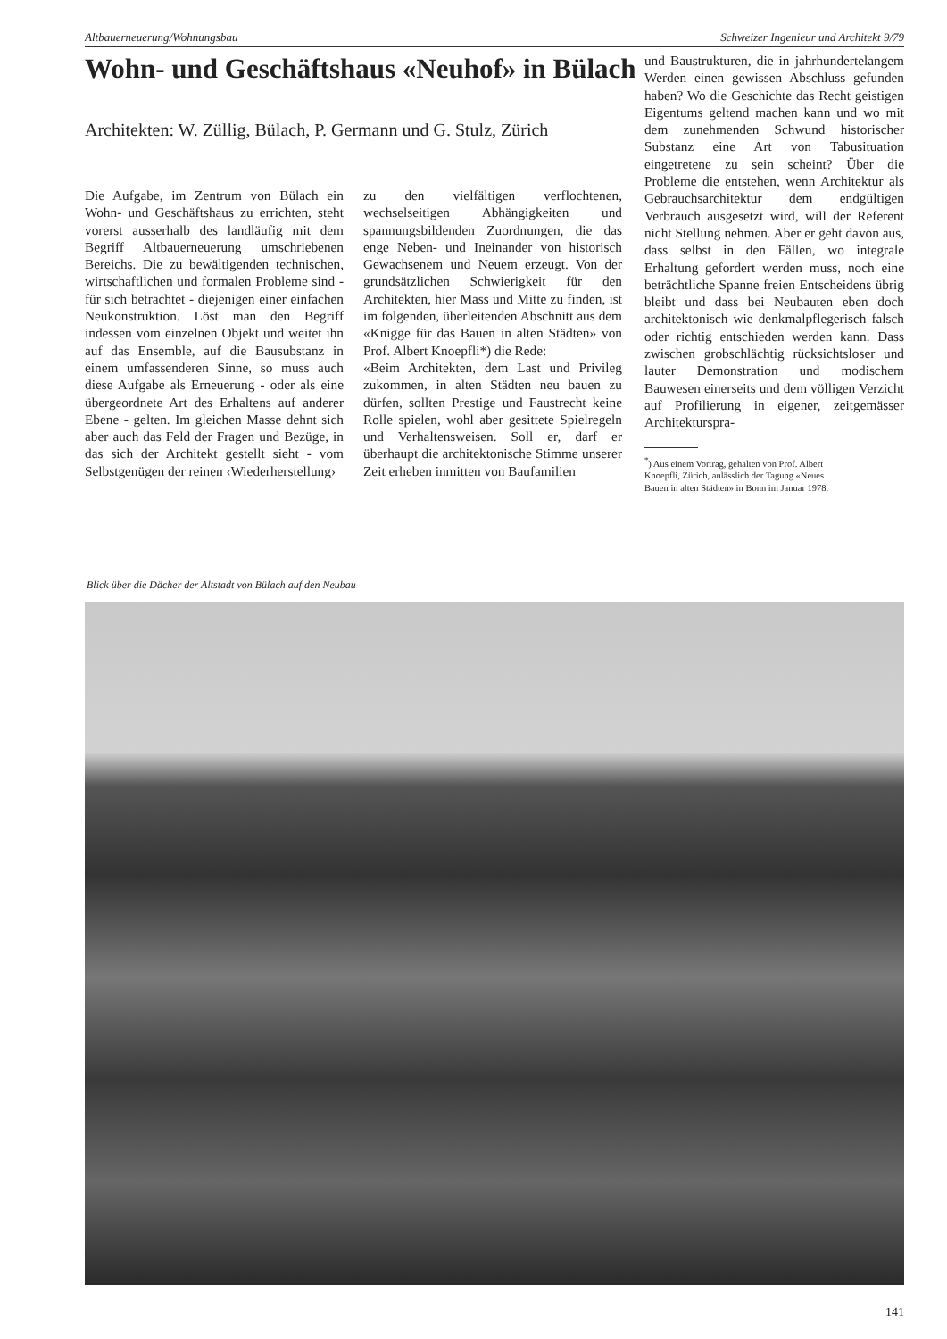Altbauerneuerung/Wohnungsbau Schweizer Ingenieur und Architekt 9/79
Wohn- und Geschäftshaus «Neuhof» in Bülach
Architekten: W. Züllig, Bülach, P. Germann und G. Stulz, Zürich
Die Aufgabe, im Zentrum von Bülach ein Wohn- und Geschäftshaus zu errichten, steht vorerst ausserhalb des landläufig mit dem Begriff Altbauerneuerung umschriebenen Bereichs. Die zu bewältigenden technischen, wirtschaftlichen und formalen Probleme sind - für sich betrachtet - diejenigen einer einfachen Neukonstruktion. Löst man den Begriff indessen vom einzelnen Objekt und weitet ihn auf das Ensemble, auf die Bausubstanz in einem umfassenderen Sinne, so muss auch diese Aufgabe als Erneuerung - oder als eine übergeordnete Art des Erhaltens auf anderer Ebene - gelten. Im gleichen Masse dehnt sich aber auch das Feld der Fragen und Bezüge, in das sich der Architekt gestellt sieht - vom Selbstgenügen der reinen ‹Wiederherstellung›
zu den vielfältigen verflochtenen, wechselseitigen Abhängigkeiten und spannungsbildenden Zuordnungen, die das enge Neben- und Ineinander von historisch Gewachsenem und Neuem erzeugt. Von der grundsätzlichen Schwierigkeit für den Architekten, hier Mass und Mitte zu finden, ist im folgenden, überleitenden Abschnitt aus dem «Knigge für das Bauen in alten Städten» von Prof. Albert Knoepfli*) die Rede:
«Beim Architekten, dem Last und Privileg zukommen, in alten Städten neu bauen zu dürfen, sollten Prestige und Faustrecht keine Rolle spielen, wohl aber gesittete Spielregeln und Verhaltensweisen. Soll er, darf er überhaupt die architektonische Stimme unserer Zeit erheben inmitten von Baufamilien
und Baustrukturen, die in jahrhundertelangem Werden einen gewissen Abschluss gefunden haben? Wo die Geschichte das Recht geistigen Eigentums geltend machen kann und wo mit dem zunehmenden Schwund historischer Substanz eine Art von Tabusituation eingetretene zu sein scheint? Über die Probleme die entstehen, wenn Architektur als Gebrauchsarchitektur dem endgültigen Verbrauch ausgesetzt wird, will der Referent nicht Stellung nehmen. Aber er geht davon aus, dass selbst in den Fällen, wo integrale Erhaltung gefordert werden muss, noch eine beträchtliche Spanne freien Entscheidens übrig bleibt und dass bei Neubauten eben doch architektonisch wie denkmalpflegerisch falsch oder richtig entschieden werden kann. Dass zwischen grobschlächtig rücksichtsloser und lauter Demonstration und modischem Bauwesen einerseits und dem völligen Verzicht auf Profilierung in eigener, zeitgemässer Architekturspra-
<sup>*</sup>) Aus einem Vortrag, gehalten von Prof. Albert
Knoepfli, Zürich, anlässlich der Tagung «Neues
Bauen in alten Städten» in Bonn im Januar 1978.
Blick über die Dächer der Altstadt von Bülach auf den Neubau
141